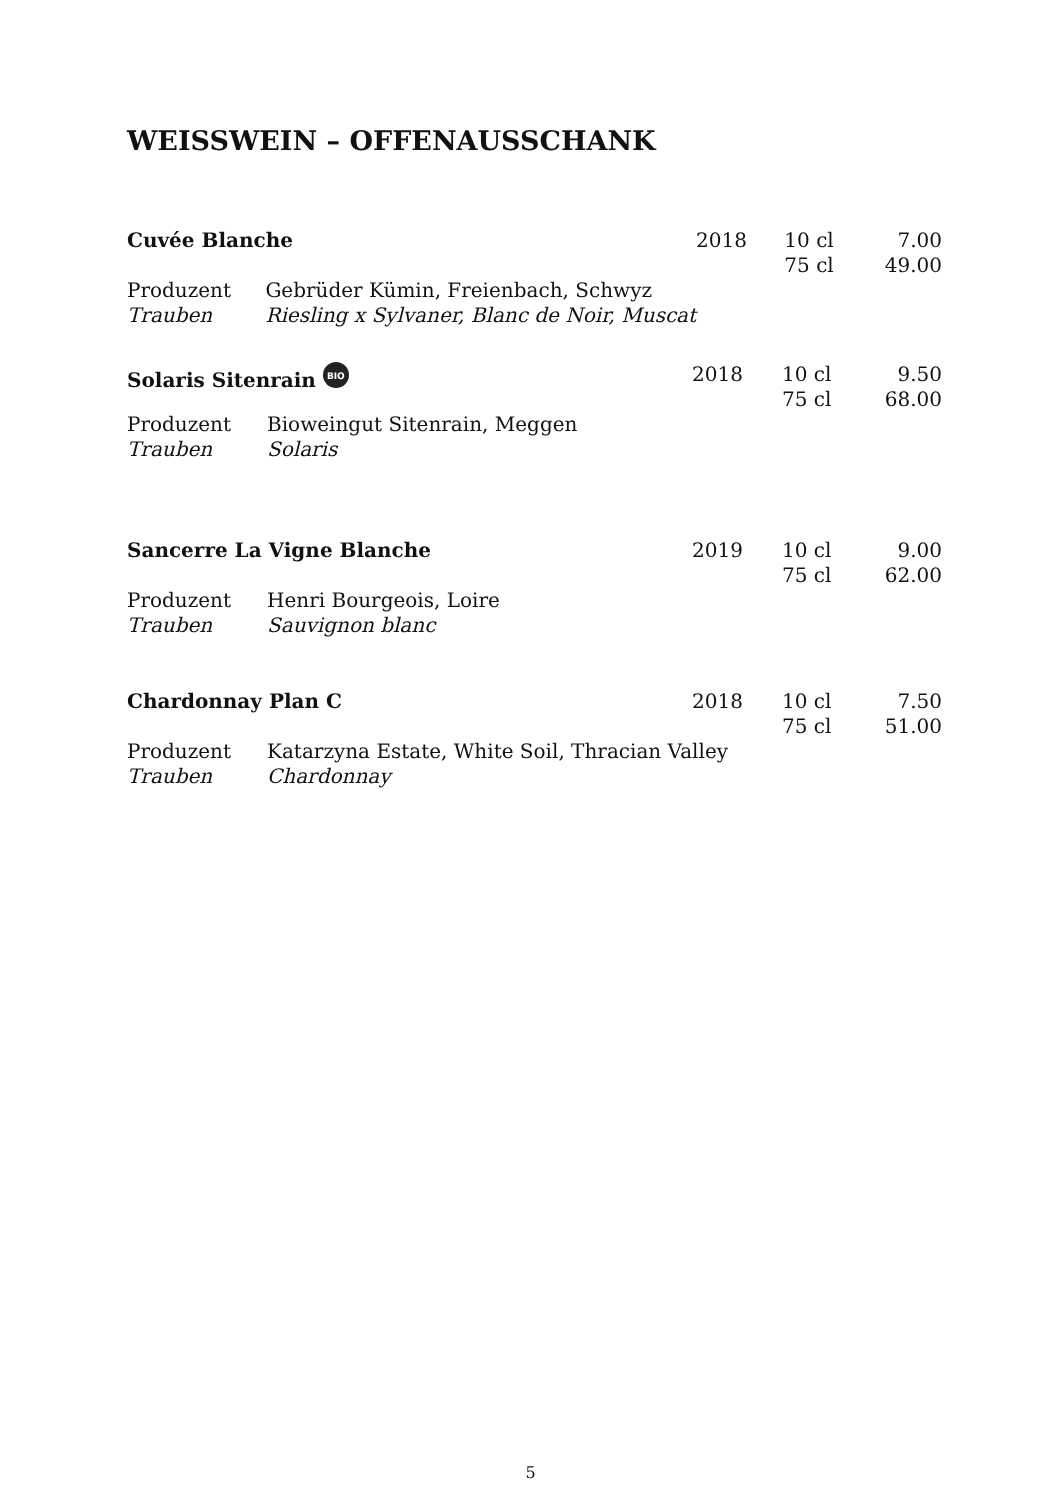WEISSWEIN – OFFENAUSSCHANK
| Cuvée Blanche | | 2018 | 10 cl | 7.00 |
| | | | 75 cl | 49.00 |
| Produzent | Gebrüder Kümin, Freienbach, Schwyz | | | |
| Trauben | Riesling x Sylvaner, Blanc de Noir, Muscat | | | |
| Solaris Sitenrain BIO | | 2018 | 10 cl 75 cl | 9.50 68.00 |
| Produzent | Bioweingut Sitenrain, Meggen | | | |
| Trauben | Solaris | | | |
| Sancerre La Vigne Blanche | | 2019 | 10 cl | 9.00 |
| | | | 75 cl | 62.00 |
| Produzent | Henri Bourgeois, Loire | | | |
| Trauben | Sauvignon blanc | | | |
| Chardonnay Plan C | | 2018 | 10 cl | 7.50 |
| | | | 75 cl | 51.00 |
| Produzent | Katarzyna Estate, White Soil, Thracian Valley | | | |
| Trauben | Chardonnay | | | |
5